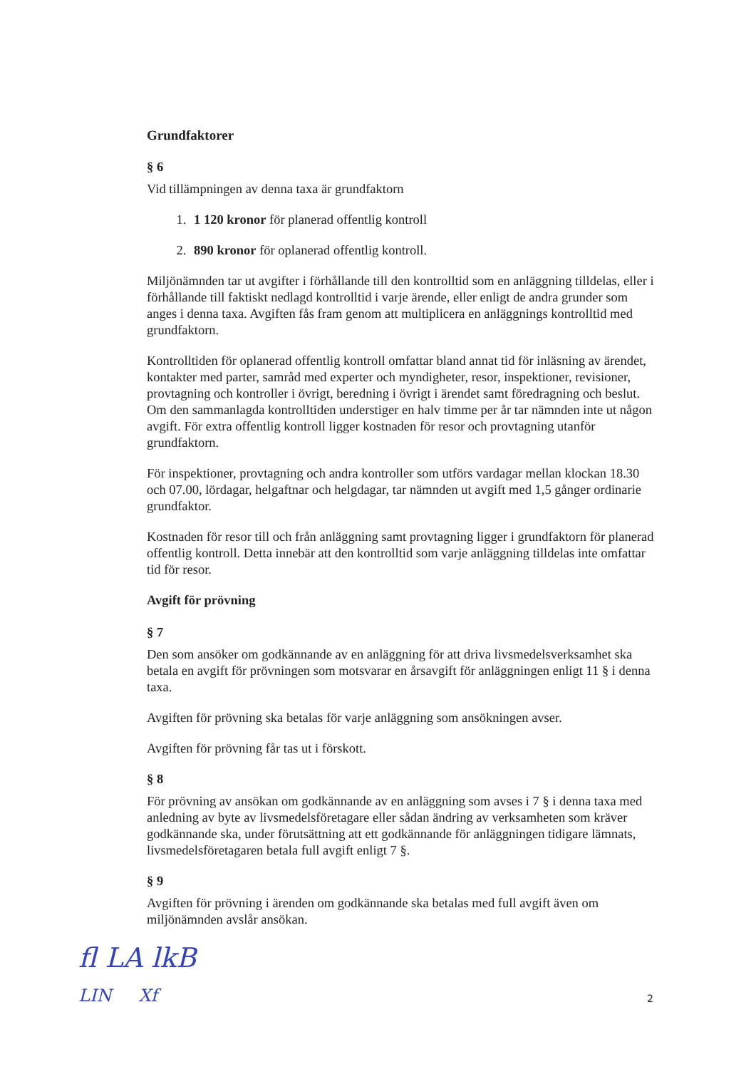Grundfaktorer
§ 6
Vid tillämpningen av denna taxa är grundfaktorn
1. 1 120 kronor för planerad offentlig kontroll
2. 890 kronor för oplanerad offentlig kontroll.
Miljönämnden tar ut avgifter i förhållande till den kontrolltid som en anläggning tilldelas, eller i förhållande till faktiskt nedlagd kontrolltid i varje ärende, eller enligt de andra grunder som anges i denna taxa. Avgiften fås fram genom att multiplicera en anläggnings kontrolltid med grundfaktorn.
Kontrolltiden för oplanerad offentlig kontroll omfattar bland annat tid för inläsning av ärendet, kontakter med parter, samråd med experter och myndigheter, resor, inspektioner, revisioner, provtagning och kontroller i övrigt, beredning i övrigt i ärendet samt föredragning och beslut. Om den sammanlagda kontrolltiden understiger en halv timme per år tar nämnden inte ut någon avgift. För extra offentlig kontroll ligger kostnaden för resor och provtagning utanför grundfaktorn.
För inspektioner, provtagning och andra kontroller som utförs vardagar mellan klockan 18.30 och 07.00, lördagar, helgaftnar och helgdagar, tar nämnden ut avgift med 1,5 gånger ordinarie grundfaktor.
Kostnaden för resor till och från anläggning samt provtagning ligger i grundfaktorn för planerad offentlig kontroll. Detta innebär att den kontrolltid som varje anläggning tilldelas inte omfattar tid för resor.
Avgift för prövning
§ 7
Den som ansöker om godkännande av en anläggning för att driva livsmedelsverksamhet ska betala en avgift för prövningen som motsvarar en årsavgift för anläggningen enligt 11 § i denna taxa.
Avgiften för prövning ska betalas för varje anläggning som ansökningen avser.
Avgiften för prövning får tas ut i förskott.
§ 8
För prövning av ansökan om godkännande av en anläggning som avses i 7 § i denna taxa med anledning av byte av livsmedelsföretagare eller sådan ändring av verksamheten som kräver godkännande ska, under förutsättning att ett godkännande för anläggningen tidigare lämnats, livsmedelsföretagaren betala full avgift enligt 7 §.
§ 9
Avgiften för prövning i ärenden om godkännande ska betalas med full avgift även om miljönämnden avslår ansökan.
fl LA lkB
LIN Xf
2